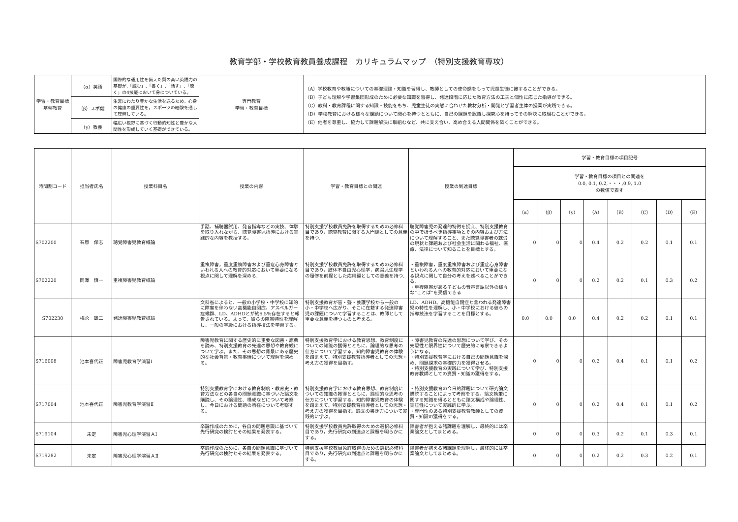教育学部・学校教育教員養成課程　カリキュラムマップ　（特別支援教育専攻）
| 学習・教育目標 基盤教育 | （α）英語 | 国際的な通用性を備えた質の高い英語力の基礎が,「読む」,「書く」,「話す」,「聴く」の4技能において身についている。 | 専門教育 学習・教育目標 | （A）学校教育や教職についての基礎理論・知識を習得し、教師としての使命感をもって児童生徒に接することができる。 （B）子ども理解や学習集団形成のために必要な知識を習得し、発達段階に応じた教育方法の工夫と個性に応じた指導ができる。 （C）教科・教育課程に関する知識・技能をもち、児童生徒の実態に合わせた教材分析・開発と学習者主体の授業が実践できる。 （D）学校教育における様々な課題について関心を持つとともに、自己の課題を認識し探究心を持ってその解決に取組むことができる。 （E）他者を尊重し、協力して課題解決に取組むなど、共に支え合い、高め合える人間関係を築くことができる。 |
| | （β）スポ健 | 生涯にわたり豊かな生活を送るため，心身の健康の重要性を，スポーツの経験を通して理解している。 | | |
| | （γ）教養 | 幅広い視野に基づく行動的知性と豊かな人間性を形成していく基礎ができている。 | | |
| 時間割コード | 担当者氏名 | 授業科目名 | 授業の内容 | 学習・教育目標との関連 | 授業の到達目標 | 学習・教育目標の項目記号 | | | | | | | |
| --- | --- | --- | --- | --- | --- | --- | --- | --- | --- | --- | --- | --- | --- |
| | | | | | | 学習・教育目標の項目との関連を 0.0, 0.1, 0.2,・・・,0.9, 1.0 の数値で表す | | | | | | | |
| | | | | | | （α） | （β） | （γ） | （A） | （B） | （C） | （D） | （E） |
| S702200 | 石原 保志 | 聴覚障害児教育概論 | 手話、補聴器試用、発音指導などの実技、体験を取り入れながら、聴覚障害児指導における実践的な内容を教授する。 | 特別支援学校教員免許を取得するための必修科目であり，聴覚教育に関する入門編としての意義を持つ. | 聴覚障害児の発達的特徴を捉え、特別支援教育の中で扱うべき指導事項とその内容および方法について理解すること、また聴覚障害者の就労の現状と課題および社会生活に関わる福祉、医療、法律について知ることを目標とする。 | 0 | 0 | 0 | 0.4 | 0.2 | 0.2 | 0.1 | 0.1 |
| S702220 | 岡澤 慎一 | 重複障害児教育概論 | 重複障害，重度重複障害および重症心身障害といわれる人への教育的対応において重要になる視点に関して理解を深める. | 特別支援学校教員免許を取得するための必修科目であり，肢体不自由児心理学，病弱児生理学の履修を前提とした応用編としての意義を持つ. | ・重複障害，重度重複障害および重症心身障害といわれる人への教育的対応において重要になる視点に関して自分の考えを述べることができる. ・重複障害がある子どもの音声言語以外の様々な“ことば”を受信できる | 0 | 0 | 0 | 0.2 | 0.2 | 0.1 | 0.3 | 0.2 |
| S702230 | 梅永 雄二 | 発達障害児教育概論 | 文科省によると、一般の小学校・中学校に知的に障害を伴わない高機能自閉症、アスペルガー症候群、LD、ADHDとが約6.5%存在すると報告されている。よって、彼らの障害特性を理解し、一般の学級における指導技法を学習する。 | 特別支援教育が盲・聾・養護学校から一般の小・中学校へ広がり、そこに在籍する発達障害児の課題について学習することは、教師として重要な意義を持つものと考える。 | LD、ADHD、高機能自閉症と言われる発達障害児の特性を理解し、小・中学校における彼らの指導技法を学習することを目標とする。 | 0.0 | 0.0 | 0.0 | 0.4 | 0.2 | 0.2 | 0.1 | 0.1 |
| S716008 | 池本喜代正 | 障害児教育学演習Ⅰ | 障害児教育に関する歴史的に重要な図書・原典を読み、特別支援教育の先達の思想や教育観について学ぶ。また、その思想の背景にある歴史的な社会背景・教育事情について理解を深める。 | 特別支援教育学における教育思想、教育制度についての知識の獲得とともに、論理的な思考の仕方について学習する。知的障害児教育の体験を踏まえて、特別支援教育指導者としての思想・考え方の獲得を目指す。 | ・障害児教育の先達の思想について学び、その先駆性と限界性について歴史的に考察できるようになる。 ・特別支援教育学における自己の問題意識を深め、問題探求の基礎的力を獲得させる。 ・特別支援教育の実践について学び、特別支援教育教師としての資質・知識の獲得をする。 | 0 | 0 | 0 | 0.2 | 0.4 | 0.1 | 0.1 | 0.2 |
| S717004 | 池本喜代正 | 障害児教育学演習Ⅱ | 特別支援教育学における教育制度・教育史・教育方法などの各自の問題意識に基づいた論文を購読し、その論理性、構成などについて考察し、今日における問題の所在について考察する。 | 特別支援教育学における教育思想、教育制度についての知識の獲得とともに、論理的な思考の仕方について学習する。知的障害児教育の体験を踏まえて、特別支援教育指導者としての思想・考え方の獲得を目指す。論文の書き方について実践的に学ぶ。 | ・特別支援教育の今日的課題について研究論文購読することによって考察をする。論文執筆に関する知識を得るとともに論文構成や論理性、実証性について実践的に学ぶ。 ・専門性のある特別支援教育教師としての資質・知識の獲得をする。 | 0 | 0 | 0 | 0.2 | 0.4 | 0.1 | 0.1 | 0.2 |
| S719104 | 未定 | 障害児心理学演習ＡⅠ | 卒論作成のために，各自の問題意識に基づいて先行研究の検討とその結果を発表する。 | 特別支援学校教員免許取得のための選択必修科目であり，先行研究の到達点と課題を明らかにする。 | 障害者が抱える諸課題を理解し，最終的には卒業論文としてまとめる。 | 0 | 0 | 0 | 0.3 | 0.2 | 0.1 | 0.3 | 0.1 |
| S719282 | 未定 | 障害児心理学演習ＡⅡ | 卒論作成のために，各自の問題意識に基づいて先行研究の検討とその結果を発表する。 | 特別支援学校教員免許取得のための選択必修科目であり，先行研究の到達点と課題を明らかにする。 | 障害者が抱える諸課題を理解し，最終的には卒業論文としてまとめる。 | 0 | 0 | 0 | 0.2 | 0.2 | 0.3 | 0.2 | 0.1 |